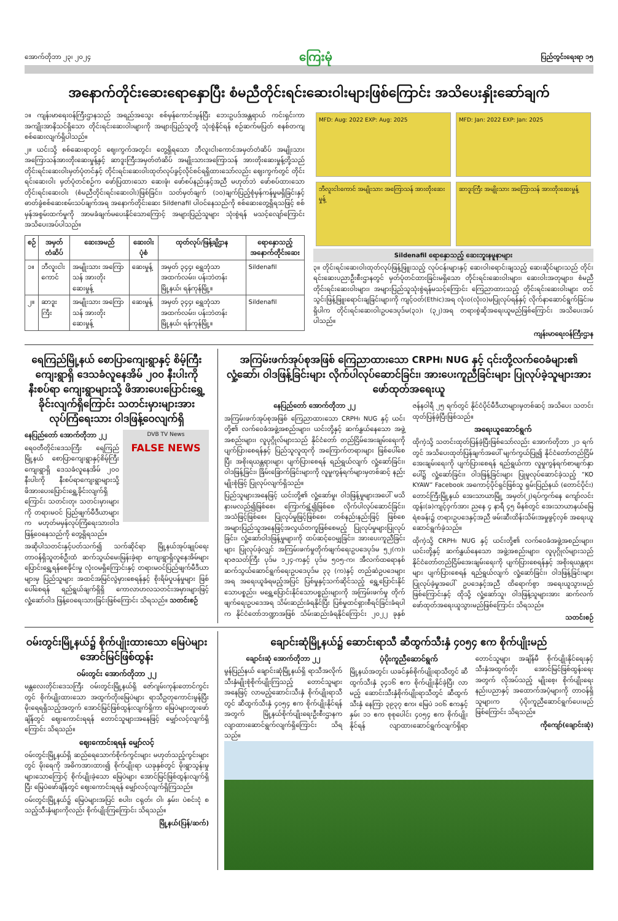အောက်တိုဘာ ၂၃၊ ၂၀၂၄ ကြေးမုံ ပြည်တွင်းရေးရာ ၁၅
အနောက်တိုင်းဆေးရောနှောပြီး စံမညီတိုင်းရင်းဆေးဝါးများဖြစ်ကြောင်း အသိပေးနှိုးဆော်ချက်
၁။ ကျန်းမာရေးဝန်ကြီးဌာနသည် အရည်အသွေး စစ်မှန်ကောင်းမွန်ပြီး ဘေးဥပဒ်အန္တရာယ် ကင်းရှင်းကာ အကျိုးအာနိသင်ရှိသော တိုင်းရင်းဆေးဝါးများကို အများပြည်သူတို့ သုံးစွဲနိုင်ရန် စဉ်ဆက်မပြတ် စနစ်တကျ စစ်ဆေးလျက်ရှိပါသည်။
၂။ ယင်းသို့ စစ်ဆေးရာတွင် ဈေးကွက်အတွင်း တွေ့ရှိရသော ဘီလူးငါးကောင်အမှတ်တံဆိပ် အမျိုးသားအကြောသန်အားတိုးဆေးမှုန့်နှင့် ဆာဒူးကြီးအမှတ်တံဆိပ် အမျိုးသားအကြောသန် အားတိုးဆေးမှုန့်တို့သည် တိုင်းရင်းဆေးဝါးမှတ်ပုံတင်နှင့် တိုင်းရင်းဆေးဝါးထုတ်လုပ်ခွင့်လိုင်စင်ရရှိထားသော်လည်း ဈေးကွက်တွင် တိုင်းရင်းဆေးဝါး မှတ်ပုံတင်စဉ်က ဖော်ပြထားသော ဆေးဖုံ၊ ဖော်စပ်နည်းနှင့်အညီ မဟုတ်ဘဲ ဖော်စပ်ထားသော တိုင်းရင်းဆေးဝါး (စံမညီတိုင်းရင်းဆေးဝါး)ဖြစ်ခြင်း၊ သတ်မှတ်ချက် (၁၀)ချက်ပြည့်စုံမှန်ကန်မှုမရှိခြင်းနှင့် ဓာတ်ခွဲစစ်ဆေးစမ်းသပ်ချက်အရ အနောက်တိုင်းဆေး Sildenafil ပါဝင်နေသည်ကို စစ်ဆေးတွေ့ရှိရသဖြင့် စစ်မှန်အစွမ်းထက်မှုကို အာမခံချက်မပေးနိုင်သောကြောင့် အများပြည်သူများ သုံးစွဲရန် မသင့်လျော်ကြောင်း အသိပေးအပ်ပါသည်။
| စဉ် | အမှတ်တံဆိပ် | ဆေးအမည် | ဆေးဝါးပုံစံ | ထုတ်လုပ်/ဖြန့်ချိဌာန | ရောနှောသည့် အနောက်တိုင်းဆေး |
| --- | --- | --- | --- | --- | --- |
| ၁။ | ဘီလူးငါးကောင် | အမျိုးသား အကြောသန် အားတိုး ဆေးမှုန့် | ဆေးမှုန့် | အမှတ် ၃၄၄၊ ရွှေဘုံသာအထက်လမ်း၊ ပန်းဘဲတန်းမြို့နယ်၊ ရန်ကုန်မြို့။ | Sildenafil |
| ၂။ | ဆာဒူးကြီး | အမျိုးသား အကြောသန် အားတိုး ဆေးမှုန့် | ဆေးမှုန့် | အမှတ် ၃၄၄၊ ရွှေဘုံသာအထက်လမ်း၊ ပန်းဘဲတန်းမြို့နယ်၊ ရန်ကုန်မြို့။ | Sildenafil |
MFD: Aug: 2022 EXP: Aug: 2025
MFD: Jan: 2022 EXP: Jan: 2025
ဘီလူးငါးကောင် အမျိုးသား အကြောသန် အားတိုးဆေးမှုန့်
ဆာဒူးကြီး အမျိုးသား အကြောသန် အားတိုးဆေးမှုန့်
Sildenafil ရောနှောသည့် ဆေးဘူးနမူနာများ
၃။ တိုင်းရင်းဆေးဝါးထုတ်လုပ်ဖြန့်ဖြူးသည့် လုပ်ငန်းများနှင့် ဆေးဝါးရောင်းချသည့် ဆေးဆိုင်များသည် တိုင်းရင်းဆေးပညာဦးစီးဌာနတွင် မှတ်ပုံတင်ထားခြင်းမရှိသော တိုင်းရင်းဆေးဝါးများ၊ ဆေးဝါးအတုများ၊ စံမညီတိုင်းရင်းဆေးဝါးများ၊ အများပြည်သူသုံးစွဲရန်မသင့်ကြောင်း ကြေညာထားသည့် တိုင်းရင်းဆေးဝါးများ တင်သွင်းဖြန့်ဖြူးရောင်းချခြင်းများကို ကျင့်ဝတ်(Ethic)အရ လုံးဝ(လုံးဝ)မပြုလုပ်ရန်နှင့် လိုက်နာဆောင်ရွက်ခြင်းမရှိပါက တိုင်းရင်းဆေးဝါးဥပဒေပုဒ်မ(၃၁)၊ (၃၂)အရ တရားစွဲဆိုအရေးယူမည်ဖြစ်ကြောင်း အသိပေးအပ်ပါသည်။
ကျန်းမာရေးဝန်ကြီးဌာန
ရေကြည်မြို့နယ် စောပြာကျေးရွာနှင့် စိမ့်ကြီးကျေးရွာရှိ ဒေသခံလူနေအိမ် ၂၀၀ နီးပါးကို နီးစပ်ရာ ကျေးရွာများသို့ ဖိအားပေးပြောင်းရွှေ့ခိုင်းလျက်ရှိကြောင်း သတင်းမှားများအား လုပ်ကြံရေးသား ဝါဒဖြန့်ဝေလျက်ရှိ
DVB TV News
FALSE NEWS
နေပြည်တော် အောက်တိုဘာ ၂၂
ရေဝတီတိုင်းဒေသကြီး ရေကြည်မြို့နယ် စောပြာကျေးရွာနှင့်စိမ့်ကြီးကျေးရွာရှိ ဒေသခံလူနေအိမ် ၂၀၀ နီးပါးကို နီးစပ်ရာကျေးရွာများသို့ ဖိအားပေးပြောင်းရွှေ့ခိုင်းလျက်ရှိကြောင်း သတင်းတု၊ သတင်းမှားများကို တရားမဝင် ပြည်ဖျက်မီဒီယာများက မဟုတ်မမှန်လုပ်ကြံရေးသားဝါဒ ဖြန့်ဝေနေသည်ကို တွေ့ရှိရသည်။
အဆိုပါသတင်းနှင့်ပတ်သက်၍ သက်ဆိုင်ရာ မြို့နယ်အုပ်ချုပ်ရေးတာဝန်ရှိသူတစ်ဦးထံ ဆက်သွယ်မေးမြန်းခဲ့ရာ ကျေးရွာရှိလူနေအိမ်များ ပြောင်းရွှေ့ရန်စေခိုင်းမှု လုံးဝမရှိကြောင်းနှင့် တရားမဝင်ပြည်ဖျက်မီဒီယာများမှ ပြည်သူများ အထင်အမြင်လွဲမှားစေရန်နှင့် စိုးရိမ်ပူပန်မှုများ ဖြစ်ပေါ်စေရန် ရည်ရွယ်ချက်ရှိရှိ ကောလာဟလသတင်းအမှားများဖြင့် လှုံ့ဆော်ဝါဒ ဖြန့်ဝေရေးသားခြင်းဖြစ်ကြောင်း သိရသည်။ သတင်းစဉ်
အကြမ်းဖက်အုပ်စုအဖြစ် ကြေညာထားသော CRPH၊ NUG နှင့် ၎င်းတို့လက်ဝေခံများ၏ လှုံ့ဆော်၊ ဝါဒဖြန့်ခြင်းများ လိုက်ပါလုပ်ဆောင်ခြင်း၊ အားပေးကူညီခြင်းများ ပြုလုပ်ခဲ့သူများအား ဖော်ထုတ်အရေးယူ
နေပြည်တော် အောက်တိုဘာ ၂၂
အကြမ်းဖက်အုပ်စုအဖြစ် ကြေညာထားသော CRPH၊ NUG နှင့် ယင်းတို့၏ လက်ဝေခံအဖွဲ့အစည်းများ၊ ယင်းတို့နှင့် ဆက်နွှယ်နေသော အဖွဲ့အစည်းများ၊ လူပုဂ္ဂိုလ်များသည် နိုင်ငံတော် တည်ငြိမ်အေးချမ်းရေးကို ပျက်ပြားစေရန်နှင့် ပြည်သူလူထုကို အကြောက်တရားများ ဖြစ်ပေါ်စေပြီး အစိုးရယန္တရားများ ပျက်ပြားစေရန် ရည်ရွယ်လျက် လှုံ့ဆော်ခြင်း၊ ဝါဒဖြန့်ခြင်း၊ ခြိမ်းခြောက်ခြင်းများကို လူမှုကွန်ရက်များမှတစ်ဆင့် နည်းမျိုးစုံဖြင့် ပြုလုပ်လျက်ရှိသည်။
ပြည်သူများအနေဖြင့် ယင်းတို့၏ လှုံ့ဆော်မှု၊ ဝါဒဖြန့်မှုများအပေါ် မသိနားမလည်၍ဖြစ်စေ၊ ကြောက်ရွံ့၍ဖြစ်စေ လိုက်ပါလုပ်ဆောင်ခြင်း၊ အသံဖြင့်ဖြစ်စေ၊ ပြုလုပ်မှုဖြင့်ဖြစ်စေ၊ တစ်နည်းနည်းဖြင့် ဖြစ်စေ အများပြည်သူအနေဖြင့်အလွယ်တကူဖြစ်စေမည့် ပြုလုပ်မှုများပြုလုပ်ခြင်း၊ လှုံ့ဆော်ဝါဒဖြန့်မှုများကို ထပ်ဆင့်ဝေမျှခြင်း၊ အားပေးကူညီခြင်းများ ပြုလုပ်ခဲ့လျှင် အကြမ်းဖက်မှုတိုက်ဖျက်ရေးဥပဒေပုဒ်မ ၅၂(က)၊ ရာဇသတ်ကြီး ပုဒ်မ ၁၂၄-ကနှင့် ပုဒ်မ ၅၀၅-က၊ အီလက်ထရောနစ်ဆက်သွယ်ဆောင်ရွက်ရေးဥပဒေပုဒ်မ ၃၃ (က)နှင့် တည်ဆဲဥပဒေများအရ အရေးယူခံရမည့်အပြင် ပြစ်မှုနှင့်သက်ဆိုင်သည့် ရွှေ့ပြောင်းနိုင်သောပစ္စည်း၊ မရွှေ့ပြောင်းနိုင်သောပစ္စည်းများကို အကြမ်းဖက်မှု တိုက်ဖျက်ရေးဥပဒေအရ သိမ်းဆည်းခံရနိုင်ပြီး ပြစ်မှုထင်ရှားစီရင်ခြင်းခံရပါက နိုင်ငံတော်ဘဏ္ဍာအဖြစ် သိမ်းဆည်းခံရနိုင်ကြောင်း ၂၀၂၂ ခုနှစ် ဇန်နဝါရီ ၂၅ ရက်တွင် နိုင်ငံပိုင်မီဒီယာများမှတစ်ဆင့် အသိပေး သတင်းထုတ်ပြန်ခဲ့ပြီးဖြစ်သည်။
အရေးယူဆောင်ရွက်
ထိုကဲ့သို့ သတင်းထုတ်ပြန်ခဲ့ပြီးဖြစ်သော်လည်း အောက်တိုဘာ ၂၁ ရက်တွင် အသိပေးထုတ်ပြန်ချက်အပေါ် မျက်ကွယ်ပြု၍ နိုင်ငံတော်တည်ငြိမ်အေးချမ်းရေးကို ပျက်ပြားစေရန် ရည်ရွယ်ကာ လူမှုကွန်ရက်စာမျက်နှာပေါ်၌ လှုံ့ဆော်ခြင်း၊ ဝါဒဖြန့်ခြင်းများ ပြုမူလုပ်ဆောင်ခဲ့သည့် “KO KYAW” Facebook အကောင့်ပိုင်ရှင်ဖြစ်သူ ရှမ်းပြည်နယ် (တောင်ပိုင်း) တောင်ကြီးမြို့နယ် အေးသာယာမြို့ အမှတ်(၂)ရပ်ကွက်နေ ကျော်လင်းထွန်း(ခ)ကျင့်ဝှက်အား ညနေ ၄ နာရီ ၄၅ မိနစ်တွင် အေးသာယာနယ်မြေရဲစခန်း၌ တရားဥပဒေနှင့်အညီ ဖမ်းဆီးထိန်းသိမ်းအမှုဖွင့်လှစ် အရေးယူဆောင်ရွက်ခဲ့သည်။
ထိုကဲ့သို့ CRPH၊ NUG နှင့် ယင်းတို့၏ လက်ဝေခံအဖွဲ့အစည်းများ၊ ယင်းတို့နှင့် ဆက်နွှယ်နေသော အဖွဲ့အစည်းများ၊ လူပုဂ္ဂိုလ်များသည် နိုင်ငံတော်တည်ငြိမ်အေးချမ်းရေးကို ပျက်ပြားစေရန်နှင့် အစိုးရယန္တရားများ ပျက်ပြားစေရန် ရည်ရွယ်လျက် လှုံ့ဆော်ခြင်း၊ ဝါဒဖြန့်ခြင်းများ ပြုလုပ်ခဲ့မှုအပေါ် ဥပဒေနှင့်အညီ ထိရောက်စွာ အရေးယူသွားမည်ဖြစ်ကြောင်းနှင့် ထိုသို့ လှုံ့ဆော်သူ၊ ဝါဒဖြန့်သူများအား ဆက်လက်ဖော်ထုတ်အရေးယူသွားမည်ဖြစ်ကြောင်း သိရသည်။
သတင်းစဉ်
ဝမ်းတွင်းမြို့နယ်၌ စိုက်ပျိုးထားသော မြေပဲများ အောင်မြင်ဖြစ်ထွန်း
ဝမ်းတွင်း အောက်တိုဘာ ၂၂
မန္တလေးတိုင်းဒေသကြီး ဝမ်းတွင်းမြို့နယ်ရှိ ဇော်ဂျမ်းကုန်းတောင်ကွင်းတွင် စိုက်ပျိုးထားသော အထွက်တိုးမြေပဲများ ရာသီဥတုကောင်းမွန်ပြီး မိုးရေရရှိသည့်အတွက် အောင်မြင်ဖြစ်ထွန်းလျက်ရှိကာ မြေပဲများတူးဖော်ချိန်တွင် ဈေးကောင်းရရန် တောင်သူများအနေဖြင့် မျှော်လင့်လျက်ရှိကြောင်း သိရသည်။
ဈေးကောင်းရရန် မျှော်လင့်
ဝမ်းတွင်းမြို့နယ်ရှိ ဆည်ရေသောက်စိုက်ကွင်းများ မဟုတ်သည့်ကွင်းများတွင် မိုးရေကို အဓိကအားထား၍ စိုက်ပျိုးရာ ယခုနှစ်တွင် မိုးရွာသွန်းမှုများသောကြောင့် စိုက်ပျိုးခဲ့သော မြေပဲများ အောင်မြင်ဖြစ်ထွန်းလျက်ရှိပြီး မြေပဲဖော်ချိန်တွင် ဈေးကောင်းရရန် မျှော်လင့်လျက်ရှိကြသည်။
ဝမ်းတွင်းမြို့နယ်၌ မြေပဲများအပြင် စပါး၊ ငရုတ်၊ ဝါ၊ နှမ်း၊ ပဲစင်းငုံ စသည့်သီးနှံများကိုလည်း စိုက်ပျိုးကြကြောင်း သိရသည်။
မြို့နယ်(ပြန်/ဆက်)
ချောင်းဆုံမြို့နယ်၌ ဆောင်းရာသီ ဆီထွက်သီးနှံ ၄၀၅၄ ဧက စိုက်ပျိုးမည်
ချောင်းဆုံ အောက်တိုဘာ ၂၂
မွန်ပြည်နယ် ချောင်းဆုံမြို့နယ်ရှိ ရာသီအလိုက် သီးနှံမျိုးစုံစိုက်ပျိုးကြသည့် တောင်သူများအနေဖြင့် လာမည့်ဆောင်းသီးနှံ စိုက်ပျိုးရာသီတွင် ဆီထွက်သီးနှံ ၄၀၅၄ ဧက စိုက်ပျိုးနိုင်ရန်အတွက် မြို့နယ်စိုက်ပျိုးရေးဦးစီးဌာနက လျာထားဆောင်ရွက်လျက်ရှိကြောင်း သိရသည်။
ပံ့ပိုးကူညီဆောင်ရွက်
မြို့နယ်အတွင်း ယခင်နှစ်စိုက်ပျိုးရာသီတွင် ဆီထွက်သီးနှံ ၃၄၁၆ ဧက စိုက်ပျိုးနိုင်ခဲ့ပြီး လာမည့် ဆောင်းသီးနှံစိုက်ပျိုးရာသီတွင် ဆီထွက်သီးနှံ နေကြာ ၃၉၃၇ ဧက၊ မြေပဲ ၁၀၆ ဧကနှင့် နှမ်း ၁၁ ဧက စုစုပေါင်း ၄၀၅၄ ဧက စိုက်ပျိုးနိုင်ရန် လျာထားဆောင်ရွက်လျက်ရှိရာ တောင်သူများ အချိန်မီ စိုက်ပျိုးနိုင်ရေးနှင့် သီးနှံအထွက်တိုး အောင်မြင်ဖြစ်ထွန်းရေးအတွက် လိုအပ်သည့် မျိုးစေ့၊ စိုက်ပျိုးရေးနည်းပညာနှင့် အထောက်အပံ့များကို တာဝန်ရှိသူများက ပံ့ပိုးကူညီဆောင်ရွက်ပေးမည်ဖြစ်ကြောင်း သိရသည်။
ကိုကျော်(ချောင်းဆုံ)